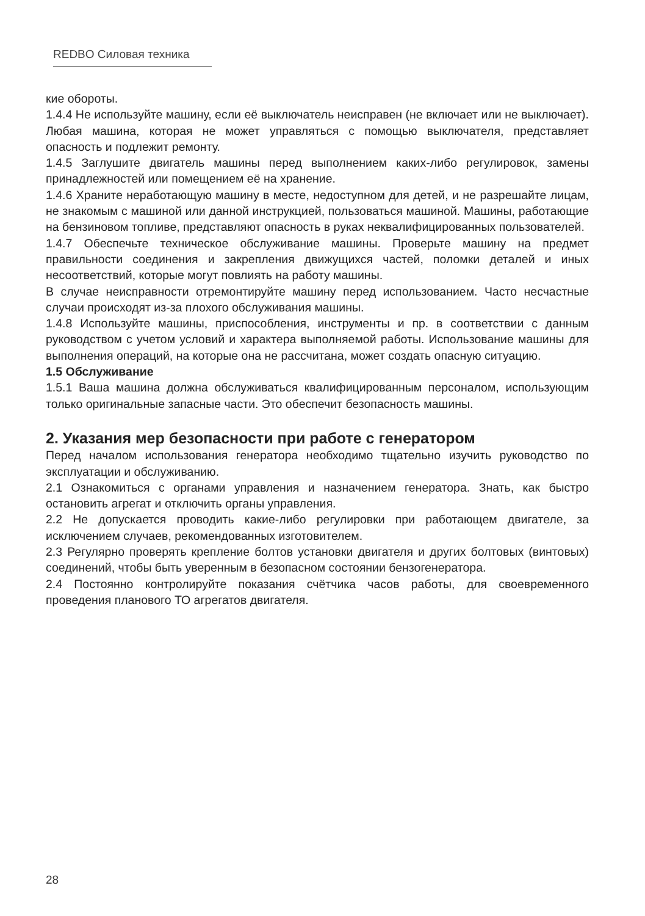REDBO Силовая техника
кие обороты.
1.4.4 Не используйте машину, если её выключатель неисправен (не включает или не выключает). Любая машина, которая не может управляться с помощью выключателя, представляет опасность и подлежит ремонту.
1.4.5 Заглушите двигатель машины перед выполнением каких-либо регулировок, замены принадлежностей или помещением её на хранение.
1.4.6 Храните неработающую машину в месте, недоступном для детей, и не разрешайте лицам, не знакомым с машиной или данной инструкцией, пользоваться машиной. Машины, работающие на бензиновом топливе, представляют опасность в руках неквалифицированных пользователей.
1.4.7 Обеспечьте техническое обслуживание машины. Проверьте машину на предмет правильности соединения и закрепления движущихся частей, поломки деталей и иных несоответствий, которые могут повлиять на работу машины.
В случае неисправности отремонтируйте машину перед использованием. Часто несчастные случаи происходят из-за плохого обслуживания машины.
1.4.8 Используйте машины, приспособления, инструменты и пр. в соответствии с данным руководством с учетом условий и характера выполняемой работы. Использование машины для выполнения операций, на которые она не рассчитана, может создать опасную ситуацию.
1.5 Обслуживание
1.5.1 Ваша машина должна обслуживаться квалифицированным персоналом, использующим только оригинальные запасные части. Это обеспечит безопасность машины.
2. Указания мер безопасности при работе с генератором
Перед началом использования генератора необходимо тщательно изучить руководство по эксплуатации и обслуживанию.
2.1 Ознакомиться с органами управления и назначением генератора. Знать, как быстро остановить агрегат и отключить органы управления.
2.2 Не допускается проводить какие-либо регулировки при работающем двигателе, за исключением случаев, рекомендованных изготовителем.
2.3 Регулярно проверять крепление болтов установки двигателя и других болтовых (винтовых) соединений, чтобы быть уверенным в безопасном состоянии бензогенератора.
2.4 Постоянно контролируйте показания счётчика часов работы, для своевременного проведения планового ТО агрегатов двигателя.
28